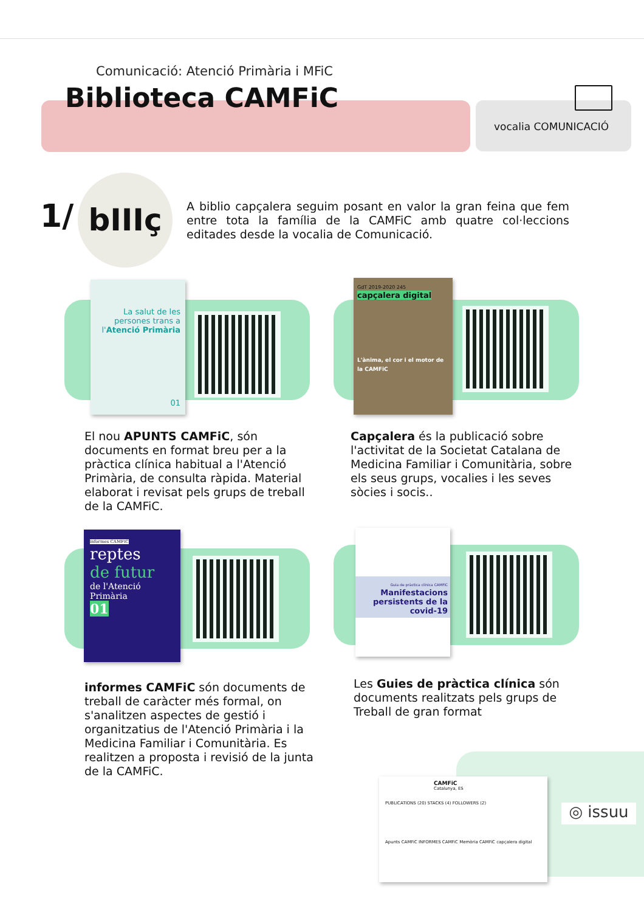Comunicació: Atenció Primària i MFiC
Biblioteca CAMFiC
vocalia COMUNICACIÓ
1/
bIIIç
A biblio capçalera seguim posant en valor la gran feina que fem entre tota la família de la CAMFiC amb quatre col·leccions editades desde la vocalia de Comunicació.
La salut de les persones trans a l'Atenció Primària
01
GdT 2019-2020 245
capçalera digital
L'ànima, el cor i el motor de la CAMFiC
El nou APUNTS CAMFiC, són documents en format breu per a la pràctica clínica habitual a l'Atenció Primària, de consulta ràpida. Material elaborat i revisat pels grups de treball de la CAMFiC.
Capçalera és la publicació sobre l'activitat de la Societat Catalana de Medicina Familiar i Comunitària, sobre els seus grups, vocalies i les seves sòcies i socis..
informes CAMFiC
reptes
de futur
de l'Atenció Primària
01
Guia de pràctica clínica CAMFiC
Manifestacions persistents de la covid-19
informes CAMFiC són documents de treball de caràcter més formal, on s'analitzen aspectes de gestió i organitzatius de l'Atenció Primària i la Medicina Familiar i Comunitària. Es realitzen a proposta i revisió de la junta de la CAMFiC.
Les Guies de pràctica clínica són documents realitzats pels grups de Treball de gran format
CAMFiC
Catalunya, ES
PUBLICATIONS (20) STACKS (4) FOLLOWERS (2)
Apunts CAMFiC INFORMES CAMFiC Memòria CAMFiC capçalera digital
◎ issuu